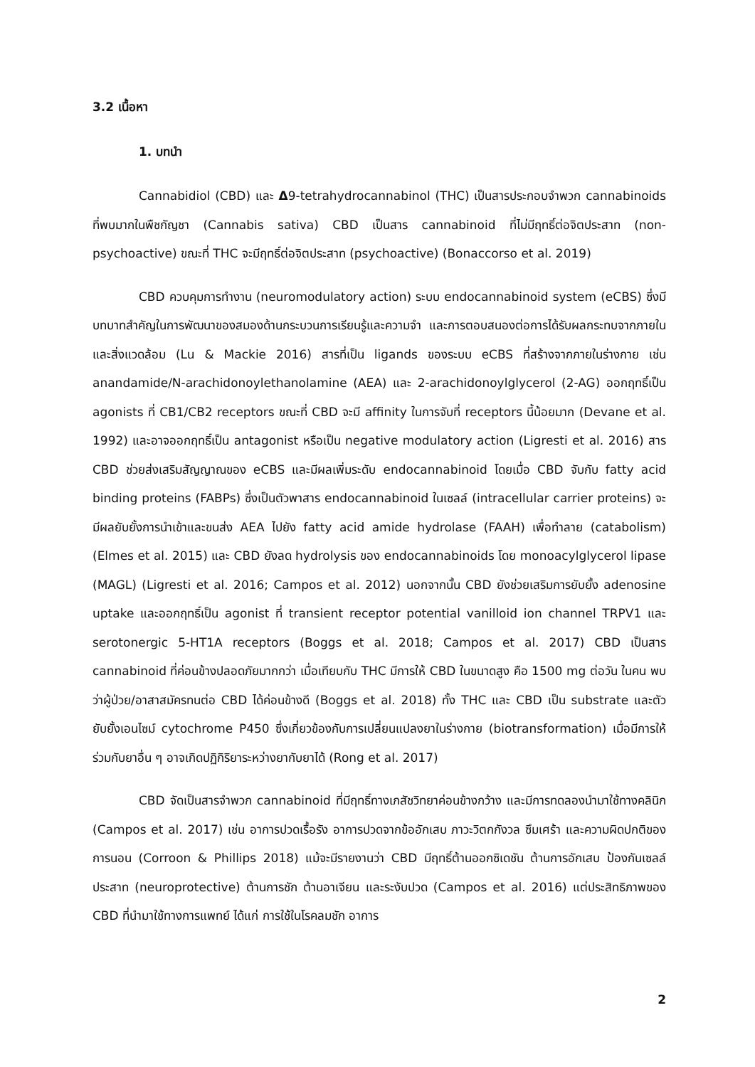3.2 เนื้อหา
1. บทนำ
Cannabidiol (CBD) และ Δ9-tetrahydrocannabinol (THC) เป็นสารประกอบจำพวก cannabinoids ที่พบมากในพืชกัญชา (Cannabis sativa) CBD เป็นสาร cannabinoid ที่ไม่มีฤทธิ์ต่อจิตประสาท (non-psychoactive) ขณะที่ THC จะมีฤทธิ์ต่อจิตประสาท (psychoactive) (Bonaccorso et al. 2019)
CBD ควบคุมการทำงาน (neuromodulatory action) ระบบ endocannabinoid system (eCBS) ซึ่งมีบทบาทสำคัญในการพัฒนาของสมองด้านกระบวนการเรียนรู้และความจำ และการตอบสนองต่อการได้รับผลกระทบจากภายในและสิ่งแวดล้อม (Lu & Mackie 2016) สารที่เป็น ligands ของระบบ eCBS ที่สร้างจากภายในร่างกาย เช่น anandamide/N-arachidonoylethanolamine (AEA) และ 2-arachidonoylglycerol (2-AG) ออกฤทธิ์เป็น agonists ที่ CB1/CB2 receptors ขณะที่ CBD จะมี affinity ในการจับที่ receptors นี้น้อยมาก (Devane et al. 1992) และอาจออกฤทธิ์เป็น antagonist หรือเป็น negative modulatory action (Ligresti et al. 2016) สาร CBD ช่วยส่งเสริมสัญญาณของ eCBS และมีผลเพิ่มระดับ endocannabinoid โดยเมื่อ CBD จับกับ fatty acid binding proteins (FABPs) ซึ่งเป็นตัวพาสาร endocannabinoid ในเซลล์ (intracellular carrier proteins) จะมีผลยับยั้งการนำเข้าและขนส่ง AEA ไปยัง fatty acid amide hydrolase (FAAH) เพื่อทำลาย (catabolism) (Elmes et al. 2015) และ CBD ยังลด hydrolysis ของ endocannabinoids โดย monoacylglycerol lipase (MAGL) (Ligresti et al. 2016; Campos et al. 2012) นอกจากนั้น CBD ยังช่วยเสริมการยับยั้ง adenosine uptake และออกฤทธิ์เป็น agonist ที่ transient receptor potential vanilloid ion channel TRPV1 และ serotonergic 5-HT1A receptors (Boggs et al. 2018; Campos et al. 2017) CBD เป็นสาร cannabinoid ที่ค่อนข้างปลอดภัยมากกว่า เมื่อเทียบกับ THC มีการให้ CBD ในขนาดสูง คือ 1500 mg ต่อวัน ในคน พบว่าผู้ป่วย/อาสาสมัครทนต่อ CBD ได้ค่อนข้างดี (Boggs et al. 2018) ทั้ง THC และ CBD เป็น substrate และตัวยับยั้งเอนไซม์ cytochrome P450 ซึ่งเกี่ยวข้องกับการเปลี่ยนแปลงยาในร่างกาย (biotransformation) เมื่อมีการให้ร่วมกับยาอื่น ๆ อาจเกิดปฏิกิริยาระหว่างยากับยาได้ (Rong et al. 2017)
CBD จัดเป็นสารจำพวก cannabinoid ที่มีฤทธิ์ทางเภสัชวิทยาค่อนข้างกว้าง และมีการทดลองนำมาใช้ทางคลินิก (Campos et al. 2017) เช่น อาการปวดเรื้อรัง อาการปวดจากข้ออักเสบ ภาวะวิตกกังวล ซึมเศร้า และความผิดปกติของการนอน (Corroon & Phillips 2018) แม้จะมีรายงานว่า CBD มีฤทธิ์ต้านออกซิเดชัน ต้านการอักเสบ ป้องกันเซลล์ประสาท (neuroprotective) ต้านการชัก ต้านอาเจียน และระงับปวด (Campos et al. 2016) แต่ประสิทธิภาพของ CBD ที่นำมาใช้ทางการแพทย์ ได้แก่ การใช้ในโรคลมชัก อาการ
2